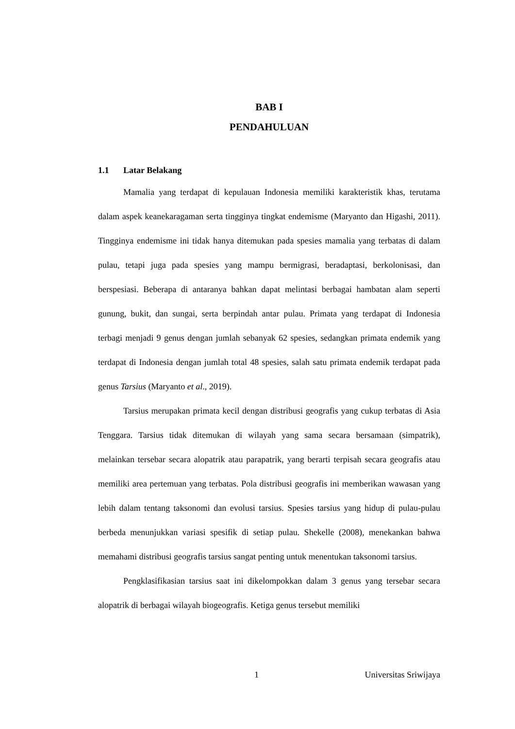BAB I
PENDAHULUAN
1.1 Latar Belakang
Mamalia yang terdapat di kepulauan Indonesia memiliki karakteristik khas, terutama dalam aspek keanekaragaman serta tingginya tingkat endemisme (Maryanto dan Higashi, 2011). Tingginya endemisme ini tidak hanya ditemukan pada spesies mamalia yang terbatas di dalam pulau, tetapi juga pada spesies yang mampu bermigrasi, beradaptasi, berkolonisasi, dan berspesiasi. Beberapa di antaranya bahkan dapat melintasi berbagai hambatan alam seperti gunung, bukit, dan sungai, serta berpindah antar pulau. Primata yang terdapat di Indonesia terbagi menjadi 9 genus dengan jumlah sebanyak 62 spesies, sedangkan primata endemik yang terdapat di Indonesia dengan jumlah total 48 spesies, salah satu primata endemik terdapat pada genus Tarsius (Maryanto et al., 2019).
Tarsius merupakan primata kecil dengan distribusi geografis yang cukup terbatas di Asia Tenggara. Tarsius tidak ditemukan di wilayah yang sama secara bersamaan (simpatrik), melainkan tersebar secara alopatrik atau parapatrik, yang berarti terpisah secara geografis atau memiliki area pertemuan yang terbatas. Pola distribusi geografis ini memberikan wawasan yang lebih dalam tentang taksonomi dan evolusi tarsius. Spesies tarsius yang hidup di pulau-pulau berbeda menunjukkan variasi spesifik di setiap pulau. Shekelle (2008), menekankan bahwa memahami distribusi geografis tarsius sangat penting untuk menentukan taksonomi tarsius.
Pengklasifikasian tarsius saat ini dikelompokkan dalam 3 genus yang tersebar secara alopatrik di berbagai wilayah biogeografis. Ketiga genus tersebut memiliki
1 Universitas Sriwijaya